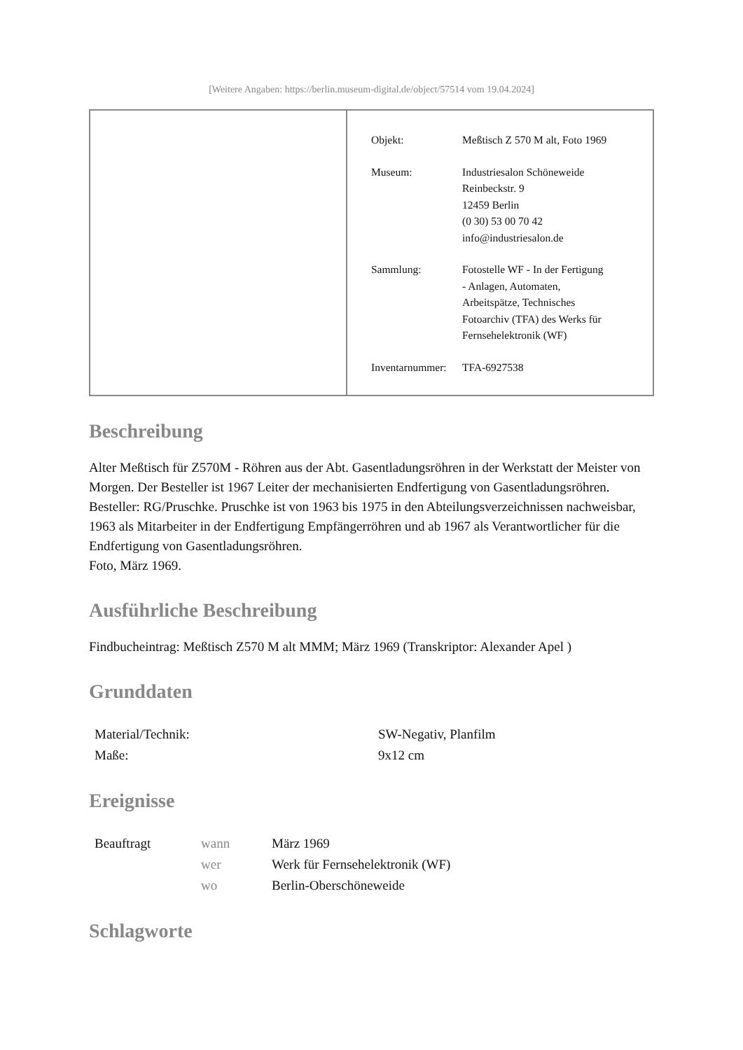[Weitere Angaben: https://berlin.museum-digital.de/object/57514 vom 19.04.2024]
| Objekt: | Meßtisch Z 570 M alt, Foto 1969 |
| Museum: | Industriesalon Schöneweide Reinbeckstr. 9 12459 Berlin (0 30) 53 00 70 42 info@industriesalon.de |
| Sammlung: | Fotostelle WF - In der Fertigung - Anlagen, Automaten, Arbeitspätze, Technisches Fotoarchiv (TFA) des Werks für Fernsehelektronik (WF) |
| Inventarnummer: | TFA-6927538 |
Beschreibung
Alter Meßtisch für Z570M - Röhren aus der Abt. Gasentladungsröhren in der Werkstatt der Meister von Morgen. Der Besteller ist 1967 Leiter der mechanisierten Endfertigung von Gasentladungsröhren.
Besteller: RG/Pruschke. Pruschke ist von 1963 bis 1975 in den Abteilungsverzeichnissen nachweisbar, 1963 als Mitarbeiter in der Endfertigung Empfängerröhren und ab 1967 als Verantwortlicher für die Endfertigung von Gasentladungsröhren.
Foto, März 1969.
Ausführliche Beschreibung
Findbucheintrag: Meßtisch Z570 M alt MMM; März 1969 (Transkriptor: Alexander Apel )
Grunddaten
| Material/Technik: | SW-Negativ, Planfilm |
| Maße: | 9x12 cm |
Ereignisse
| Beauftragt | wann | März 1969 |
| | wer | Werk für Fernsehelektronik (WF) |
| | wo | Berlin-Oberschöneweide |
Schlagworte